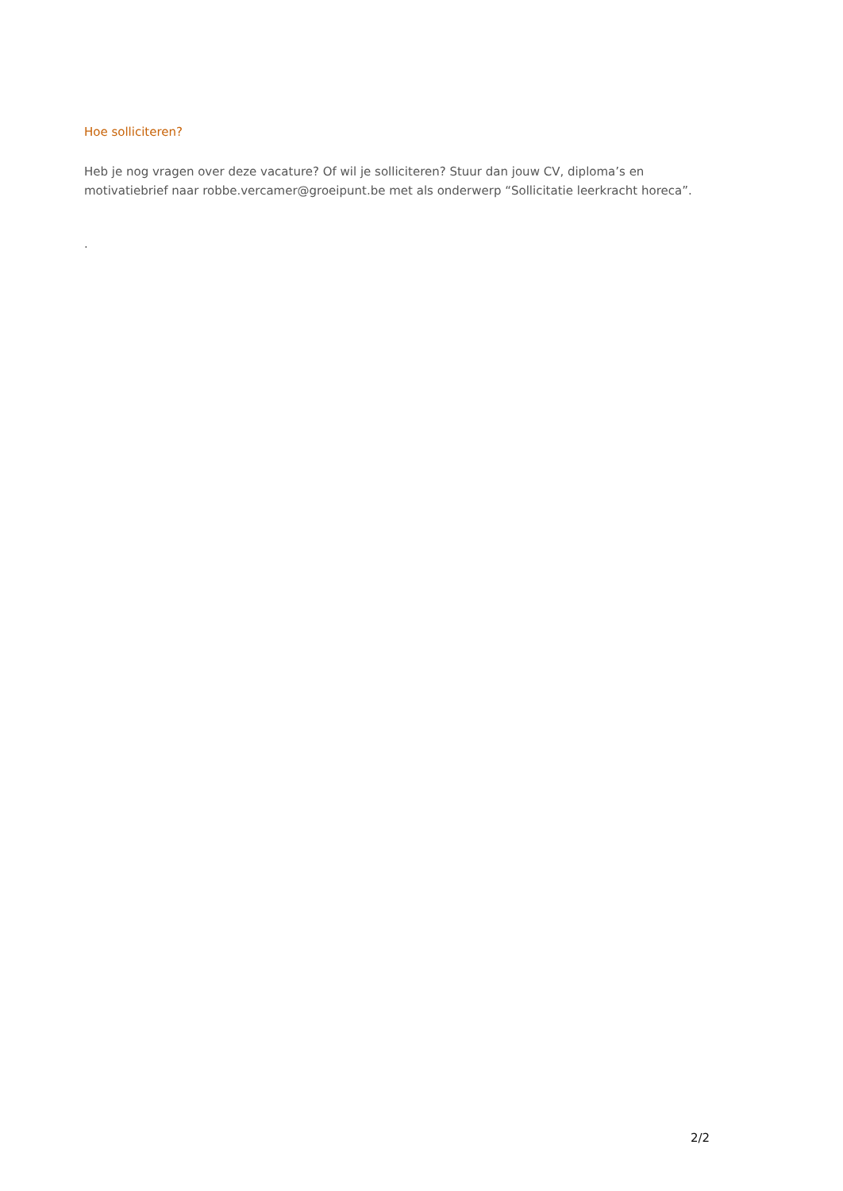Hoe solliciteren?
Heb je nog vragen over deze vacature? Of wil je solliciteren? Stuur dan jouw CV, diploma’s en motivatiebrief naar robbe.vercamer@groeipunt.be met als onderwerp “Sollicitatie leerkracht horeca”.
.
2/2